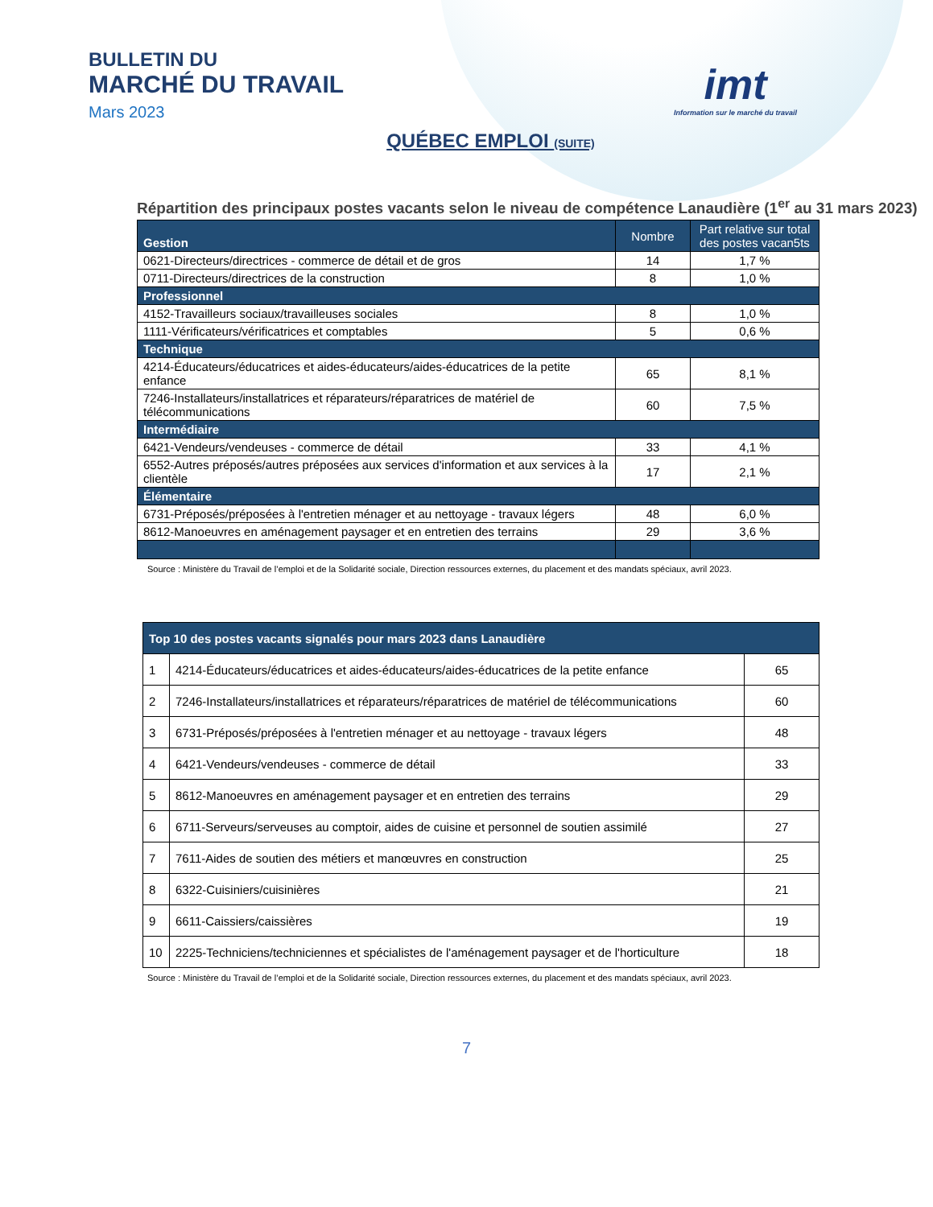BULLETIN DU
MARCHÉ DU TRAVAIL
Mars 2023
imt
Information sur le marché du travail
QUÉBEC EMPLOI (SUITE)
Répartition des principaux postes vacants selon le niveau de compétence Lanaudière (1<sup>er</sup> au 31 mars 2023)
| Gestion | Nombre | Part relative sur total des postes vacan5ts |
| --- | --- | --- |
| 0621-Directeurs/directrices - commerce de détail et de gros | 14 | 1,7 % |
| 0711-Directeurs/directrices de la construction | 8 | 1,0 % |
| Professionnel | | |
| 4152-Travailleurs sociaux/travailleuses sociales | 8 | 1,0 % |
| 1111-Vérificateurs/vérificatrices et comptables | 5 | 0,6 % |
| Technique | | |
| 4214-Éducateurs/éducatrices et aides-éducateurs/aides-éducatrices de la petite enfance | 65 | 8,1 % |
| 7246-Installateurs/installatrices et réparateurs/réparatrices de matériel de télécommunications | 60 | 7,5 % |
| Intermédiaire | | |
| 6421-Vendeurs/vendeuses - commerce de détail | 33 | 4,1 % |
| 6552-Autres préposés/autres préposées aux services d'information et aux services à la clientèle | 17 | 2,1 % |
| Élémentaire | | |
| 6731-Préposés/préposées à l'entretien ménager et au nettoyage - travaux légers | 48 | 6,0 % |
| 8612-Manoeuvres en aménagement paysager et en entretien des terrains | 29 | 3,6 % |
Source : Ministère du Travail de l’emploi et de la Solidarité sociale, Direction ressources externes, du placement et des mandats spéciaux, avril 2023.
| Top 10 des postes vacants signalés pour mars 2023 dans Lanaudière | | |
| 1 | 4214-Éducateurs/éducatrices et aides-éducateurs/aides-éducatrices de la petite enfance | 65 |
| 2 | 7246-Installateurs/installatrices et réparateurs/réparatrices de matériel de télécommunications | 60 |
| 3 | 6731-Préposés/préposées à l'entretien ménager et au nettoyage - travaux légers | 48 |
| 4 | 6421-Vendeurs/vendeuses - commerce de détail | 33 |
| 5 | 8612-Manoeuvres en aménagement paysager et en entretien des terrains | 29 |
| 6 | 6711-Serveurs/serveuses au comptoir, aides de cuisine et personnel de soutien assimilé | 27 |
| 7 | 7611-Aides de soutien des métiers et manœuvres en construction | 25 |
| 8 | 6322-Cuisiniers/cuisinières | 21 |
| 9 | 6611-Caissiers/caissières | 19 |
| 10 | 2225-Techniciens/techniciennes et spécialistes de l'aménagement paysager et de l'horticulture | 18 |
Source : Ministère du Travail de l’emploi et de la Solidarité sociale, Direction ressources externes, du placement et des mandats spéciaux, avril 2023.
7